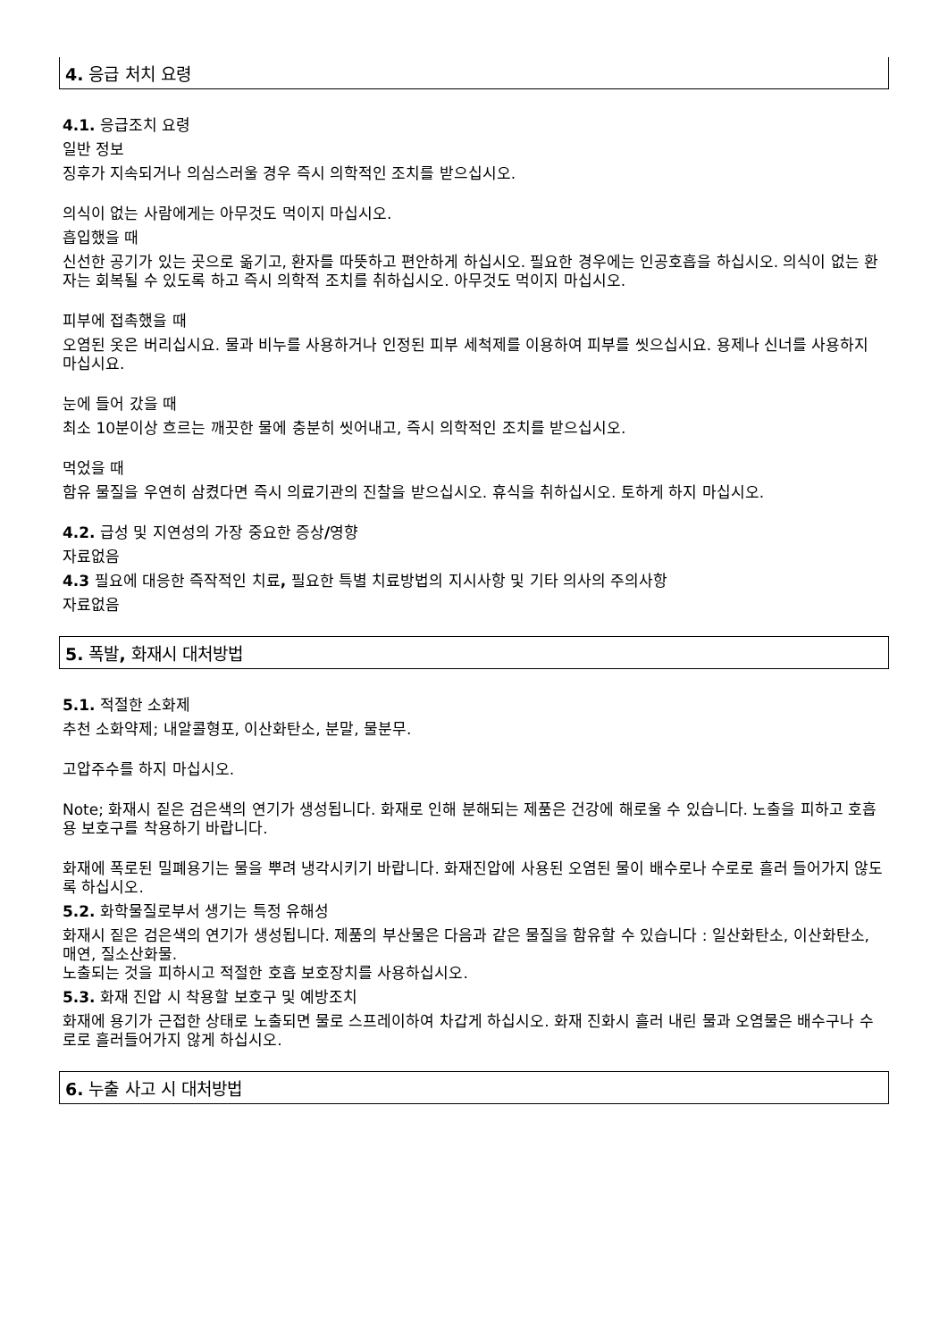4. 응급 처치 요령
4.1. 응급조치 요령
일반 정보
징후가 지속되거나 의심스러울 경우 즉시 의학적인 조치를 받으십시오.
의식이 없는 사람에게는 아무것도 먹이지 마십시오.
흡입했을 때
신선한 공기가 있는 곳으로 옮기고, 환자를 따뜻하고 편안하게 하십시오. 필요한 경우에는 인공호흡을 하십시오. 의식이 없는 환자는 회복될 수 있도록 하고 즉시 의학적 조치를 취하십시오. 아무것도 먹이지 마십시오.
피부에 접촉했을 때
오염된 옷은 버리십시요. 물과 비누를 사용하거나 인정된 피부 세척제를 이용하여 피부를 씻으십시요. 용제나 신너를 사용하지 마십시요.
눈에 들어 갔을 때
최소 10분이상 흐르는 깨끗한 물에 충분히 씻어내고, 즉시 의학적인 조치를 받으십시오.
먹었을 때
함유 물질을 우연히 삼켰다면 즉시 의료기관의 진찰을 받으십시오. 휴식을 취하십시오. 토하게 하지 마십시오.
4.2. 급성 및 지연성의 가장 중요한 증상/영향
자료없음
4.3 필요에 대응한 즉작적인 치료, 필요한 특별 치료방법의 지시사항 및 기타 의사의 주의사항
자료없음
5. 폭발, 화재시 대처방법
5.1. 적절한 소화제
추천 소화약제; 내알콜형포, 이산화탄소, 분말, 물분무.
고압주수를 하지 마십시오.
Note; 화재시 짙은 검은색의 연기가 생성됩니다. 화재로 인해 분해되는 제품은 건강에 해로울 수 있습니다. 노출을 피하고 호흡용 보호구를 착용하기 바랍니다.
화재에 폭로된 밀폐용기는 물을 뿌려 냉각시키기 바랍니다. 화재진압에 사용된 오염된 물이 배수로나 수로로 흘러 들어가지 않도록 하십시오.
5.2. 화학물질로부서 생기는 특정 유해성
화재시 짙은 검은색의 연기가 생성됩니다. 제품의 부산물은 다음과 같은 물질을 함유할 수 있습니다 : 일산화탄소, 이산화탄소, 매연, 질소산화물.
노출되는 것을 피하시고 적절한 호흡 보호장치를 사용하십시오.
5.3. 화재 진압 시 착용할 보호구 및 예방조치
화재에 용기가 근접한 상태로 노출되면 물로 스프레이하여 차갑게 하십시오. 화재 진화시 흘러 내린 물과 오염물은 배수구나 수로로 흘러들어가지 않게 하십시오.
6. 누출 사고 시 대처방법